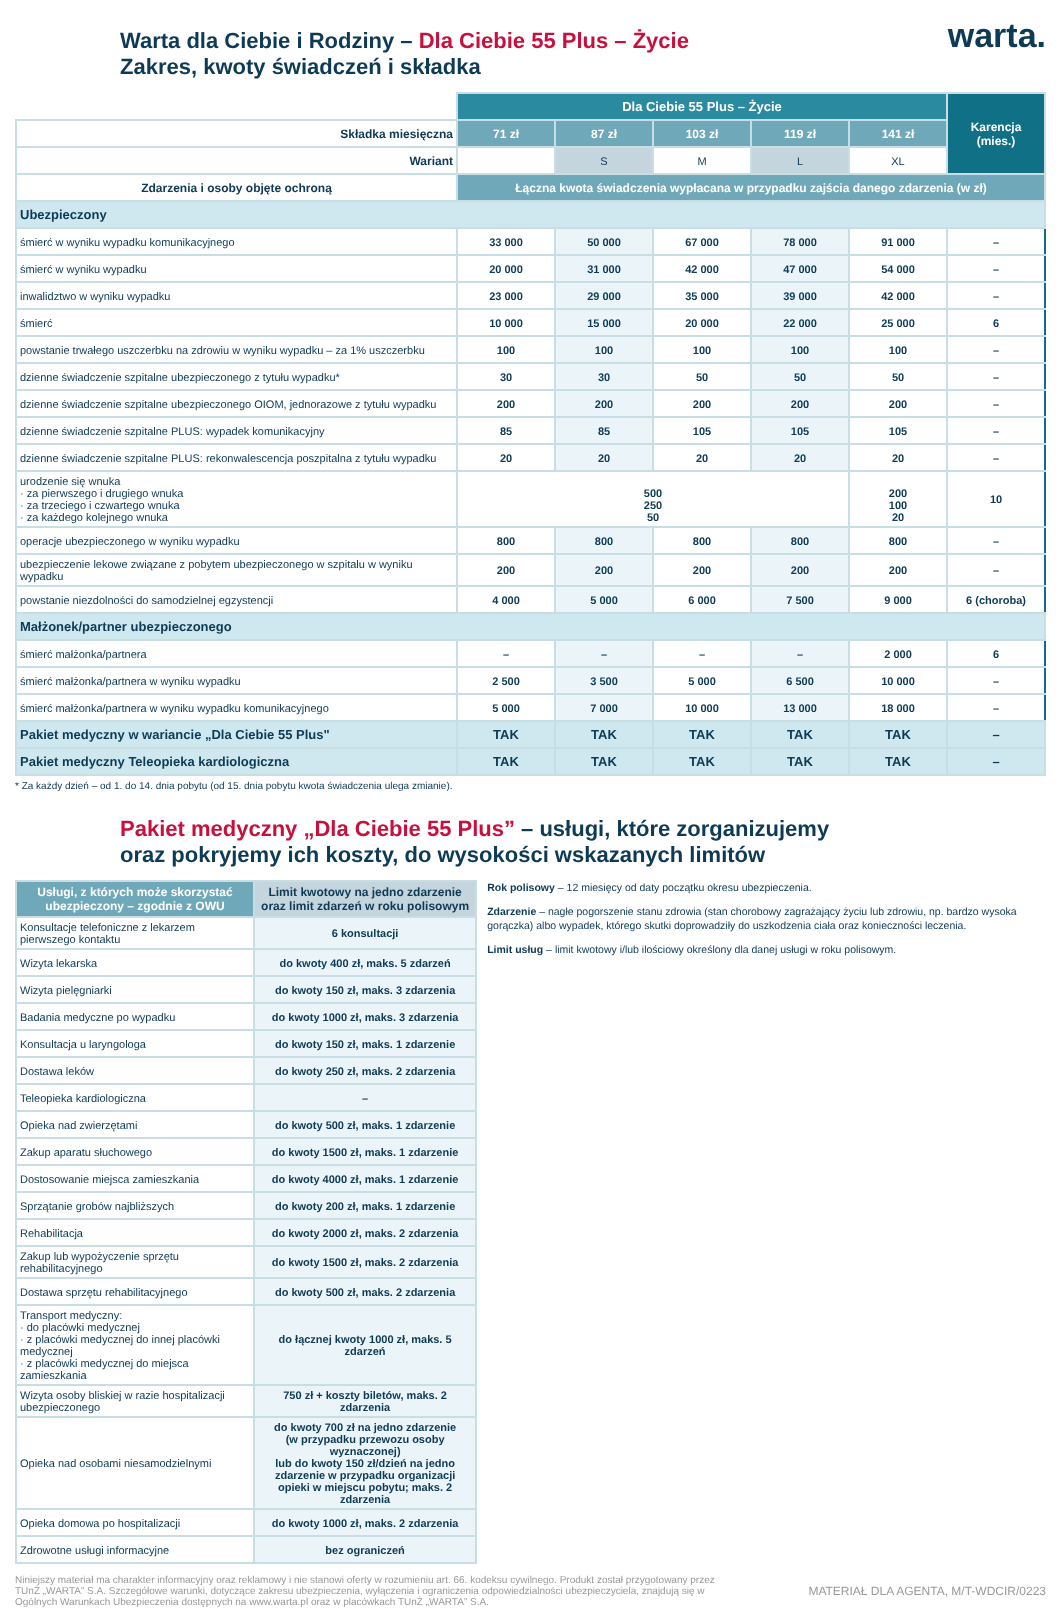warta.
Warta dla Ciebie i Rodziny – Dla Ciebie 55 Plus – Życie
Zakres, kwoty świadczeń i składka
| | Dla Ciebie 55 Plus – Życie | | | | | Karencja (mies.) |
| Składka miesięczna | 71 zł | 87 zł | 103 zł | 119 zł | 141 zł | |
| Wariant | | S | M | L | XL | |
| Zdarzenia i osoby objęte ochroną | Łączna kwota świadczenia wypłacana w przypadku zajścia danego zdarzenia (w zł) | | | | | |
| Ubezpieczony | | | | | | |
| śmierć w wyniku wypadku komunikacyjnego | 33 000 | 50 000 | 67 000 | 78 000 | 91 000 | – |
| śmierć w wyniku wypadku | 20 000 | 31 000 | 42 000 | 47 000 | 54 000 | – |
| inwalidztwo w wyniku wypadku | 23 000 | 29 000 | 35 000 | 39 000 | 42 000 | – |
| śmierć | 10 000 | 15 000 | 20 000 | 22 000 | 25 000 | 6 |
| powstanie trwałego uszczerbku na zdrowiu w wyniku wypadku – za 1% uszczerbku | 100 | 100 | 100 | 100 | 100 | – |
| dzienne świadczenie szpitalne ubezpieczonego z tytułu wypadku* | 30 | 30 | 50 | 50 | 50 | – |
| dzienne świadczenie szpitalne ubezpieczonego OIOM, jednorazowe z tytułu wypadku | 200 | 200 | 200 | 200 | 200 | – |
| dzienne świadczenie szpitalne PLUS: wypadek komunikacyjny | 85 | 85 | 105 | 105 | 105 | – |
| dzienne świadczenie szpitalne PLUS: rekonwalescencja poszpitalna z tytułu wypadku | 20 | 20 | 20 | 20 | 20 | – |
| urodzenie się wnuka · za pierwszego i drugiego wnuka · za trzeciego i czwartego wnuka · za każdego kolejnego wnuka | 500 250 50 | | | | 200 100 20 | 10 |
| operacje ubezpieczonego w wyniku wypadku | 800 | 800 | 800 | 800 | 800 | – |
| ubezpieczenie lekowe związane z pobytem ubezpieczonego w szpitalu w wyniku wypadku | 200 | 200 | 200 | 200 | 200 | – |
| powstanie niezdolności do samodzielnej egzystencji | 4 000 | 5 000 | 6 000 | 7 500 | 9 000 | 6 (choroba) |
| Małżonek/partner ubezpieczonego | | | | | | |
| śmierć małżonka/partnera | – | – | – | – | 2 000 | 6 |
| śmierć małżonka/partnera w wyniku wypadku | 2 500 | 3 500 | 5 000 | 6 500 | 10 000 | – |
| śmierć małżonka/partnera w wyniku wypadku komunikacyjnego | 5 000 | 7 000 | 10 000 | 13 000 | 18 000 | – |
| Pakiet medyczny w wariancie „Dla Ciebie 55 Plus" | TAK | TAK | TAK | TAK | TAK | – |
| Pakiet medyczny Teleopieka kardiologiczna | TAK | TAK | TAK | TAK | TAK | – |
* Za każdy dzień – od 1. do 14. dnia pobytu (od 15. dnia pobytu kwota świadczenia ulega zmianie).
Pakiet medyczny „Dla Ciebie 55 Plus” – usługi, które zorganizujemy
oraz pokryjemy ich koszty, do wysokości wskazanych limitów
| Usługi, z których może skorzystać ubezpieczony – zgodnie z OWU | Limit kwotowy na jedno zdarzenie oraz limit zdarzeń w roku polisowym |
| Konsultacje telefoniczne z lekarzem pierwszego kontaktu | 6 konsultacji |
| Wizyta lekarska | do kwoty 400 zł, maks. 5 zdarzeń |
| Wizyta pielęgniarki | do kwoty 150 zł, maks. 3 zdarzenia |
| Badania medyczne po wypadku | do kwoty 1000 zł, maks. 3 zdarzenia |
| Konsultacja u laryngologa | do kwoty 150 zł, maks. 1 zdarzenie |
| Dostawa leków | do kwoty 250 zł, maks. 2 zdarzenia |
| Teleopieka kardiologiczna | – |
| Opieka nad zwierzętami | do kwoty 500 zł, maks. 1 zdarzenie |
| Zakup aparatu słuchowego | do kwoty 1500 zł, maks. 1 zdarzenie |
| Dostosowanie miejsca zamieszkania | do kwoty 4000 zł, maks. 1 zdarzenie |
| Sprzątanie grobów najbliższych | do kwoty 200 zł, maks. 1 zdarzenie |
| Rehabilitacja | do kwoty 2000 zł, maks. 2 zdarzenia |
| Zakup lub wypożyczenie sprzętu rehabilitacyjnego | do kwoty 1500 zł, maks. 2 zdarzenia |
| Dostawa sprzętu rehabilitacyjnego | do kwoty 500 zł, maks. 2 zdarzenia |
| Transport medyczny: · do placówki medycznej · z placówki medycznej do innej placówki medycznej · z placówki medycznej do miejsca zamieszkania | do łącznej kwoty 1000 zł, maks. 5 zdarzeń |
| Wizyta osoby bliskiej w razie hospitalizacji ubezpieczonego | 750 zł + koszty biletów, maks. 2 zdarzenia |
| Opieka nad osobami niesamodzielnymi | do kwoty 700 zł na jedno zdarzenie (w przypadku przewozu osoby wyznaczonej) lub do kwoty 150 zł/dzień na jedno zdarzenie w przypadku organizacji opieki w miejscu pobytu; maks. 2 zdarzenia |
| Opieka domowa po hospitalizacji | do kwoty 1000 zł, maks. 2 zdarzenia |
| Zdrowotne usługi informacyjne | bez ograniczeń |
Rok polisowy – 12 miesięcy od daty początku okresu ubezpieczenia.
Zdarzenie – nagłe pogorszenie stanu zdrowia (stan chorobowy zagrażający życiu lub zdrowiu, np. bardzo wysoka gorączka) albo wypadek, którego skutki doprowadziły do uszkodzenia ciała oraz konieczności leczenia.
Limit usług – limit kwotowy i/lub ilościowy określony dla danej usługi w roku polisowym.
Niniejszy materiał ma charakter informacyjny oraz reklamowy i nie stanowi oferty w rozumieniu art. 66. kodeksu cywilnego. Produkt został przygotowany przez TUnŻ „WARTA” S.A. Szczegółowe warunki, dotyczące zakresu ubezpieczenia, wyłączenia i ograniczenia odpowiedzialności ubezpieczyciela, znajdują się w Ogólnych Warunkach Ubezpieczenia dostępnych na www.warta.pl oraz w placówkach TUnŻ „WARTA” S.A.
MATERIAŁ DLA AGENTA, M/T-WDCIR/0223